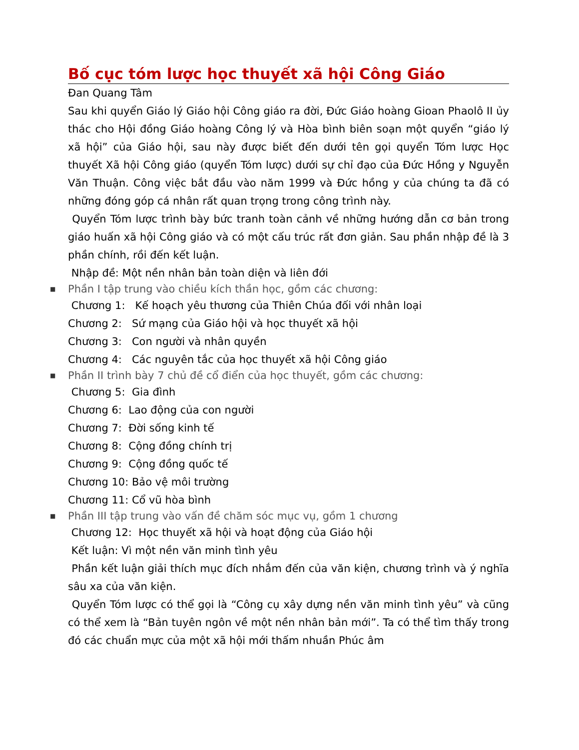Bố cục tóm lược học thuyết xã hội Công Giáo
Đan Quang Tâm
Sau khi quyển Giáo lý Giáo hội Công giáo ra đời, Đức Giáo hoàng Gioan Phaolô II ủy thác cho Hội đồng Giáo hoàng Công lý và Hòa bình biên soạn một quyển “giáo lý xã hội” của Giáo hội, sau này được biết đến dưới tên gọi quyển Tóm lược Học thuyết Xã hội Công giáo (quyển Tóm lược) dưới sự chỉ đạo của Đức Hồng y Nguyễn Văn Thuận. Công việc bắt đầu vào năm 1999 và Đức hồng y của chúng ta đã có những đóng góp cá nhân rất quan trọng trong công trình này.
Quyển Tóm lược trình bày bức tranh toàn cảnh về những hướng dẫn cơ bản trong giáo huấn xã hội Công giáo và có một cấu trúc rất đơn giản. Sau phần nhập đề là 3 phần chính, rồi đến kết luận.
Nhập đề: Một nền nhân bản toàn diện và liên đới
■ Phần I tập trung vào chiều kích thần học, gồm các chương:
Chương 1: Kế hoạch yêu thương của Thiên Chúa đối với nhân loại
Chương 2: Sứ mạng của Giáo hội và học thuyết xã hội
Chương 3: Con người và nhân quyền
Chương 4: Các nguyên tắc của học thuyết xã hội Công giáo
■ Phần II trình bày 7 chủ đề cổ điển của học thuyết, gồm các chương:
Chương 5: Gia đình
Chương 6: Lao động của con người
Chương 7: Đời sống kinh tế
Chương 8: Cộng đồng chính trị
Chương 9: Cộng đồng quốc tế
Chương 10: Bảo vệ môi trường
Chương 11: Cổ vũ hòa bình
■ Phần III tập trung vào vấn đề chăm sóc mục vụ, gồm 1 chương
Chương 12: Học thuyết xã hội và hoạt động của Giáo hội
Kết luận: Vì một nền văn minh tình yêu
Phần kết luận giải thích mục đích nhắm đến của văn kiện, chương trình và ý nghĩa sâu xa của văn kiện.
Quyển Tóm lược có thể gọi là “Công cụ xây dựng nền văn minh tình yêu” và cũng có thể xem là “Bản tuyên ngôn về một nền nhân bản mới”. Ta có thể tìm thấy trong đó các chuẩn mực của một xã hội mới thấm nhuần Phúc âm